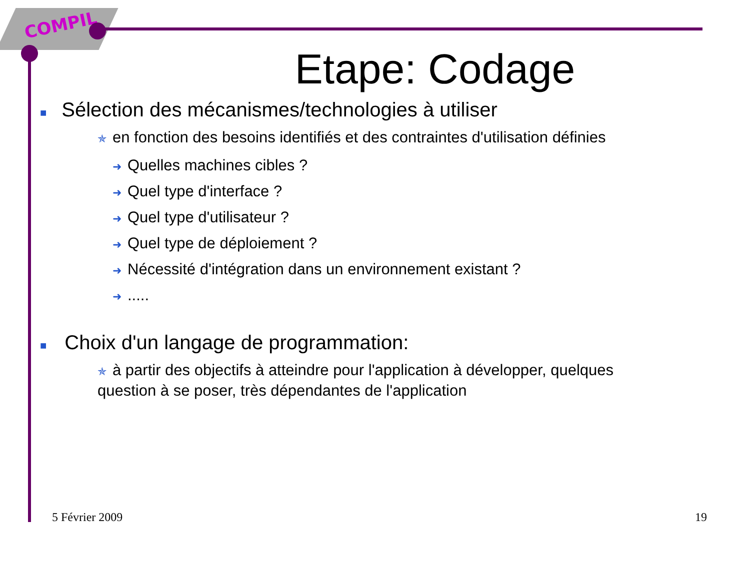COMPIL
Etape: Codage
■ Sélection des mécanismes/technologies à utiliser
✯ en fonction des besoins identifiés et des contraintes d'utilisation définies
➜ Quelles machines cibles ?
➜ Quel type d'interface ?
➜ Quel type d'utilisateur ?
➜ Quel type de déploiement ?
➜ Nécessité d'intégration dans un environnement existant ?
➜.....
■ Choix d'un langage de programmation:
✯ à partir des objectifs à atteindre pour l'application à développer, quelques
question à se poser, très dépendantes de l'application
5 Février 2009 19